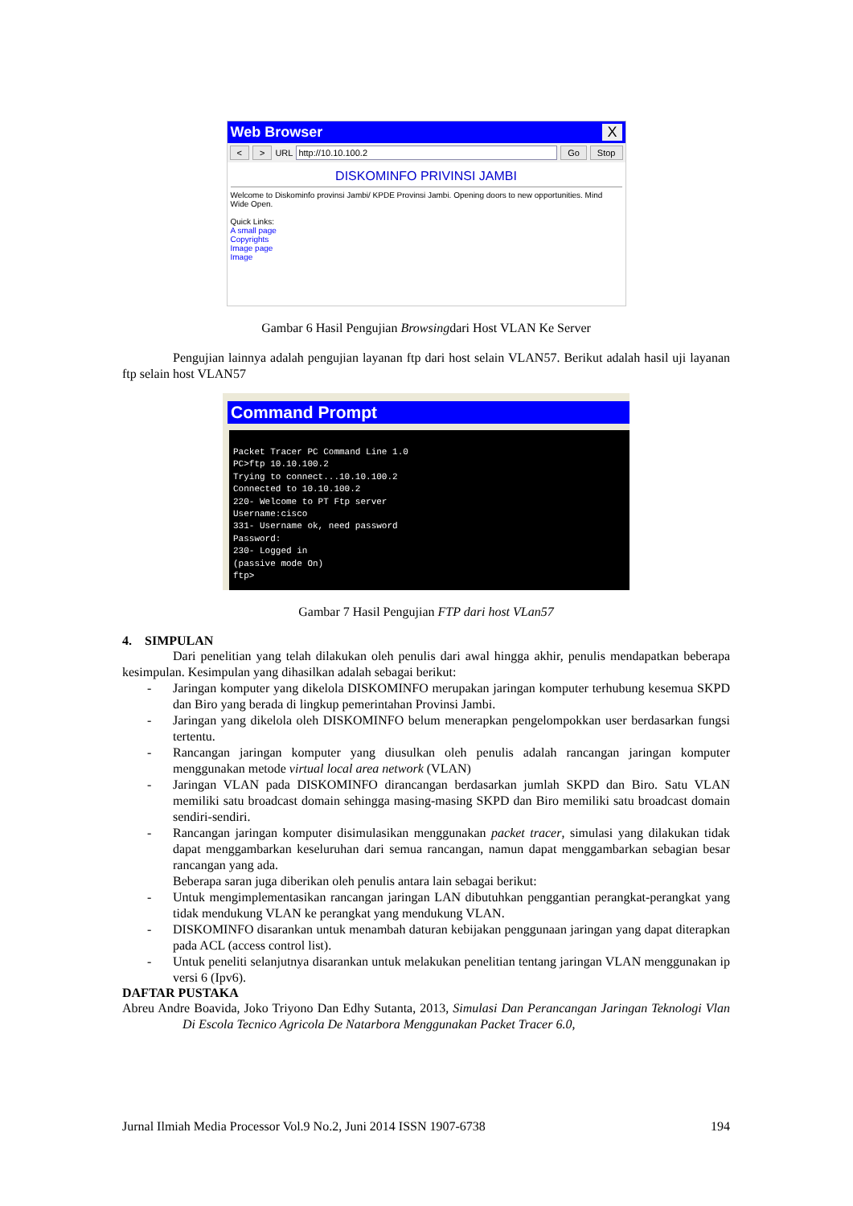Web Browser X
< > URL http://10.10.100.2 Go Stop
DISKOMINFO PRIVINSI JAMBI
Welcome to Diskominfo provinsi Jambi/ KPDE Provinsi Jambi. Opening doors to new opportunities. Mind Wide Open.
Quick Links:
A small page
Copyrights
Image page
Image
Gambar 6 Hasil Pengujian Browsingdari Host VLAN Ke Server
Pengujian lainnya adalah pengujian layanan ftp dari host selain VLAN57. Berikut adalah hasil uji layanan ftp selain host VLAN57
Command Prompt
Packet Tracer PC Command Line 1.0
PC>ftp 10.10.100.2
Trying to connect...10.10.100.2
Connected to 10.10.100.2
220- Welcome to PT Ftp server
Username:cisco
331- Username ok, need password
Password:
230- Logged in
(passive mode On)
ftp>
Gambar 7 Hasil Pengujian FTP dari host VLan57
4. SIMPULAN
Dari penelitian yang telah dilakukan oleh penulis dari awal hingga akhir, penulis mendapatkan beberapa kesimpulan. Kesimpulan yang dihasilkan adalah sebagai berikut:
-
Jaringan komputer yang dikelola DISKOMINFO merupakan jaringan komputer terhubung kesemua SKPD dan Biro yang berada di lingkup pemerintahan Provinsi Jambi.
-
Jaringan yang dikelola oleh DISKOMINFO belum menerapkan pengelompokkan user berdasarkan fungsi tertentu.
-
Rancangan jaringan komputer yang diusulkan oleh penulis adalah rancangan jaringan komputer menggunakan metode virtual local area network (VLAN)
-
Jaringan VLAN pada DISKOMINFO dirancangan berdasarkan jumlah SKPD dan Biro. Satu VLAN memiliki satu broadcast domain sehingga masing-masing SKPD dan Biro memiliki satu broadcast domain sendiri-sendiri.
-
Rancangan jaringan komputer disimulasikan menggunakan packet tracer, simulasi yang dilakukan tidak dapat menggambarkan keseluruhan dari semua rancangan, namun dapat menggambarkan sebagian besar rancangan yang ada.
Beberapa saran juga diberikan oleh penulis antara lain sebagai berikut:
-
Untuk mengimplementasikan rancangan jaringan LAN dibutuhkan penggantian perangkat-perangkat yang tidak mendukung VLAN ke perangkat yang mendukung VLAN.
-
DISKOMINFO disarankan untuk menambah daturan kebijakan penggunaan jaringan yang dapat diterapkan pada ACL (access control list).
-
Untuk peneliti selanjutnya disarankan untuk melakukan penelitian tentang jaringan VLAN menggunakan ip versi 6 (Ipv6).
DAFTAR PUSTAKA
Abreu Andre Boavida, Joko Triyono Dan Edhy Sutanta, 2013, Simulasi Dan Perancangan Jaringan Teknologi Vlan Di Escola Tecnico Agricola De Natarbora Menggunakan Packet Tracer 6.0,
Jurnal Ilmiah Media Processor Vol.9 No.2, Juni 2014 ISSN 1907-6738 194